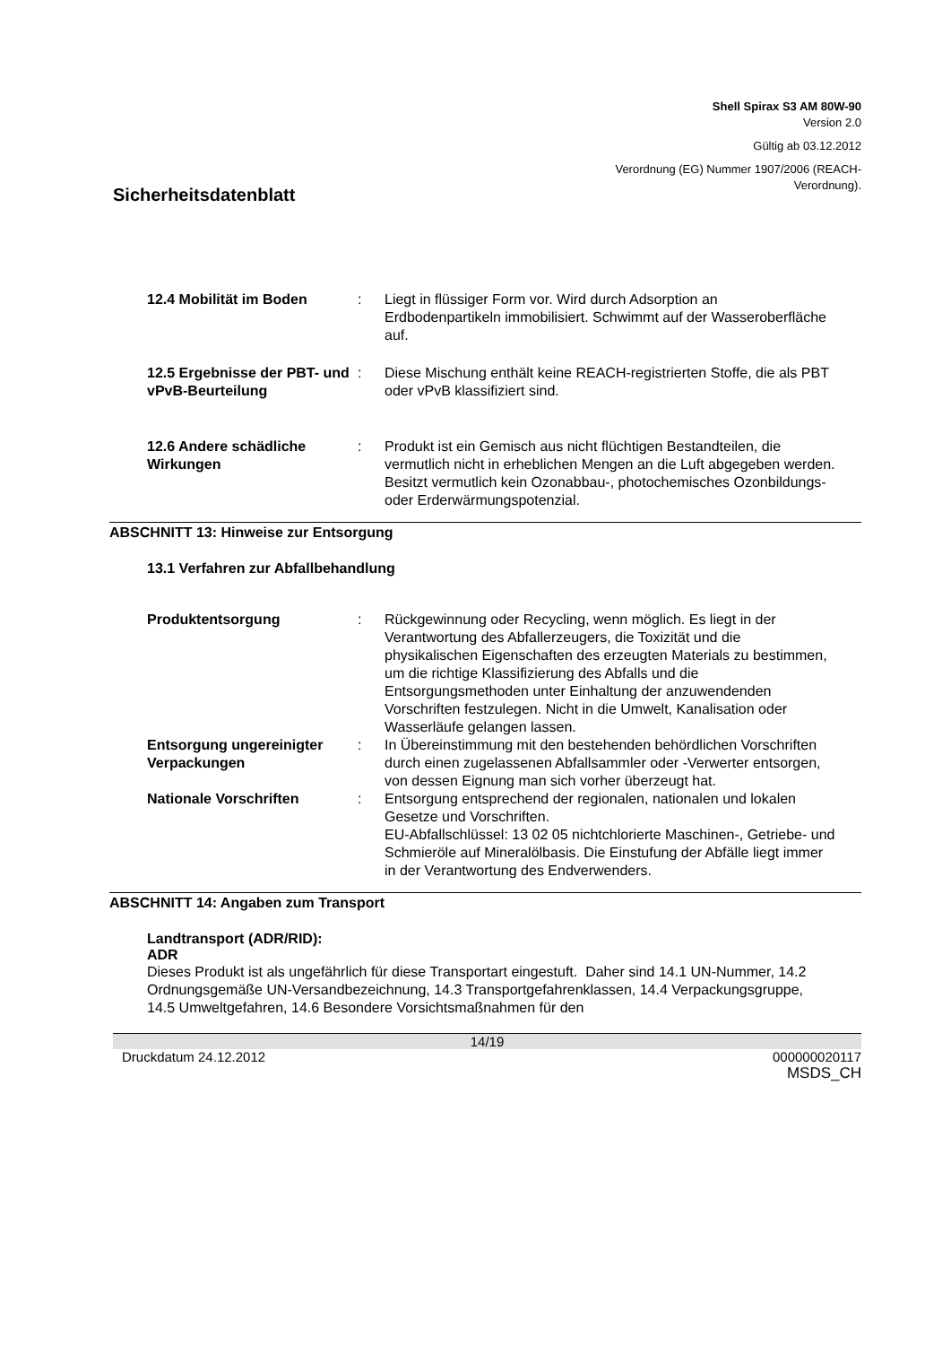Shell Spirax S3 AM 80W-90
Version 2.0
Gültig ab 03.12.2012
Verordnung (EG) Nummer 1907/2006 (REACH-
Verordnung).
Sicherheitsdatenblatt
12.4 Mobilität im Boden : Liegt in flüssiger Form vor. Wird durch Adsorption an Erdbodenpartikeln immobilisiert. Schwimmt auf der Wasseroberfläche auf.
12.5 Ergebnisse der PBT- und vPvB-Beurteilung
: Diese Mischung enthält keine REACH-registrierten Stoffe, die als PBT oder vPvB klassifiziert sind.
12.6 Andere schädliche Wirkungen
: Produkt ist ein Gemisch aus nicht flüchtigen Bestandteilen, die vermutlich nicht in erheblichen Mengen an die Luft abgegeben werden. Besitzt vermutlich kein Ozonabbau-, photochemisches Ozonbildungs- oder Erderwärmungspotenzial.
ABSCHNITT 13: Hinweise zur Entsorgung
13.1 Verfahren zur Abfallbehandlung
Produktentsorgung : Rückgewinnung oder Recycling, wenn möglich. Es liegt in der Verantwortung des Abfallerzeugers, die Toxizität und die physikalischen Eigenschaften des erzeugten Materials zu bestimmen, um die richtige Klassifizierung des Abfalls und die Entsorgungsmethoden unter Einhaltung der anzuwendenden Vorschriften festzulegen. Nicht in die Umwelt, Kanalisation oder Wasserläufe gelangen lassen.
Entsorgung ungereinigter Verpackungen
: In Übereinstimmung mit den bestehenden behördlichen Vorschriften durch einen zugelassenen Abfallsammler oder -Verwerter entsorgen, von dessen Eignung man sich vorher überzeugt hat.
Nationale Vorschriften : Entsorgung entsprechend der regionalen, nationalen und lokalen Gesetze und Vorschriften.
EU-Abfallschlüssel: 13 02 05 nichtchlorierte Maschinen-, Getriebe- und Schmieröle auf Mineralölbasis. Die Einstufung der Abfälle liegt immer in der Verantwortung des Endverwenders.
ABSCHNITT 14: Angaben zum Transport
Landtransport (ADR/RID):
ADR
Dieses Produkt ist als ungefährlich für diese Transportart eingestuft. Daher sind 14.1 UN-Nummer, 14.2 Ordnungsgemäße UN-Versandbezeichnung, 14.3 Transportgefahrenklassen, 14.4 Verpackungsgruppe, 14.5 Umweltgefahren, 14.6 Besondere Vorsichtsmaßnahmen für den
14/19
Druckdatum 24.12.2012 000000020117
MSDS_CH